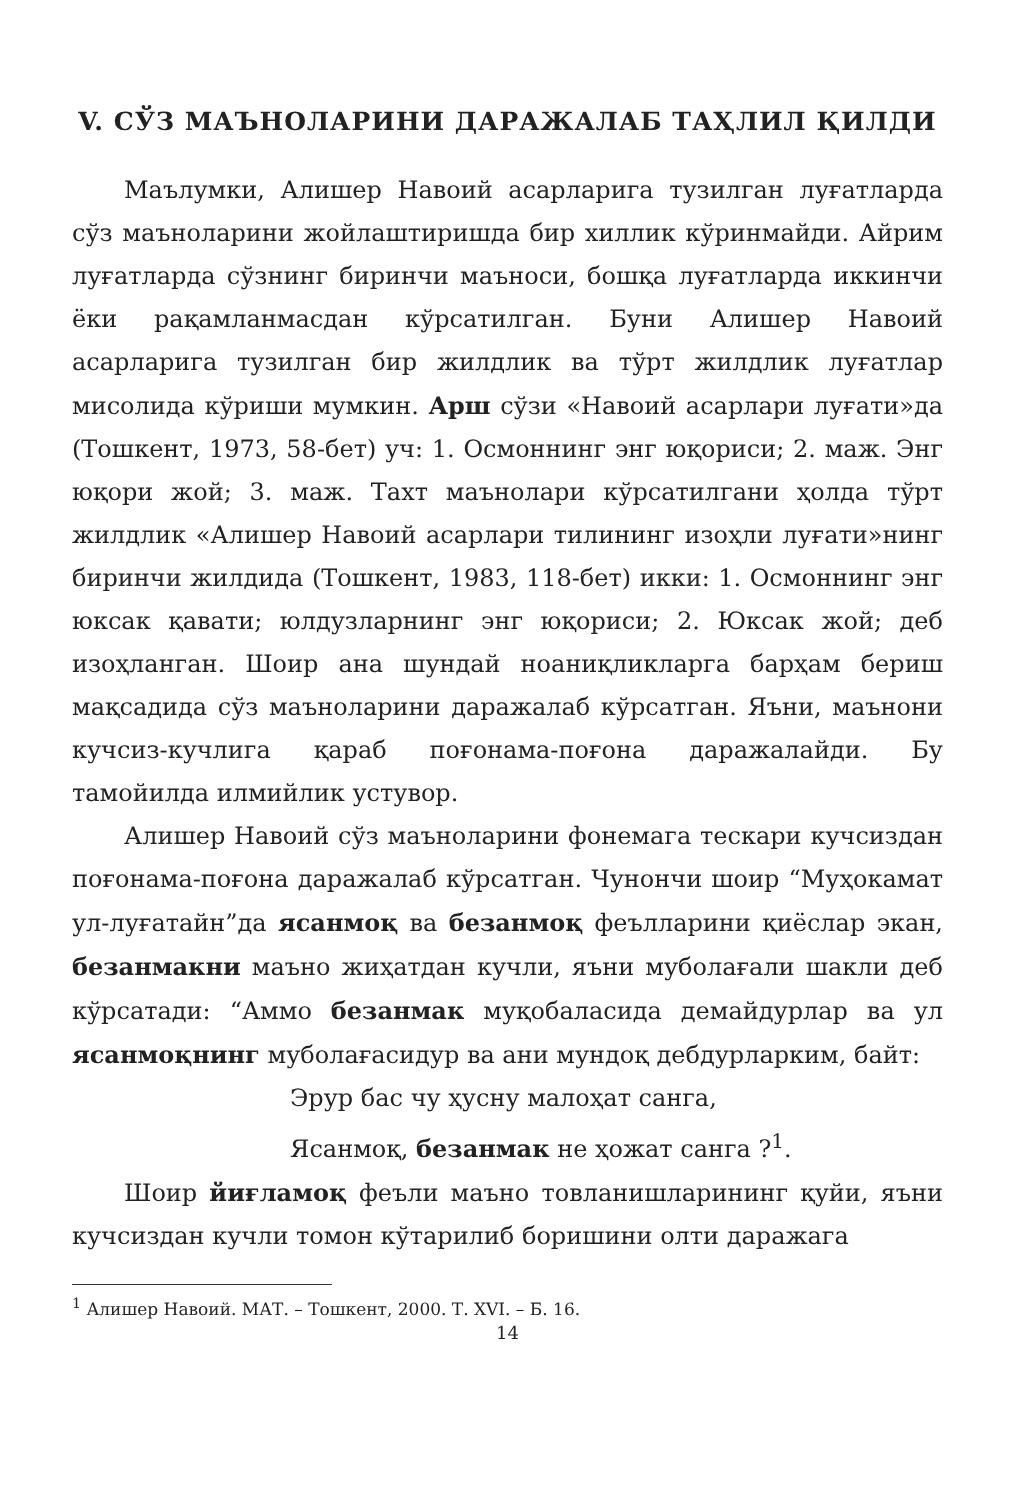V. СЎЗ МАЪНОЛАРИНИ ДАРАЖАЛАБ ТАҲЛИЛ ҚИЛДИ
Маълумки, Алишер Навоий асарларига тузилган луғатларда сўз маъноларини жойлаштиришда бир хиллик кўринмайди. Айрим луғатларда сўзнинг биринчи маъноси, бошқа луғатларда иккинчи ёки рақамланмасдан кўрсатилган. Буни Алишер Навоий асарларига тузилган бир жилдлик ва тўрт жилдлик луғатлар мисолида кўриши мумкин. Арш сўзи «Навоий асарлари луғати»да (Тошкент, 1973, 58-бет) уч: 1. Осмоннинг энг юқориси; 2. маж. Энг юқори жой; 3. маж. Тахт маънолари кўрсатилгани ҳолда тўрт жилдлик «Алишер Навоий асарлари тилининг изоҳли луғати»нинг биринчи жилдида (Тошкент, 1983, 118-бет) икки: 1. Осмоннинг энг юксак қавати; юлдузларнинг энг юқориси; 2. Юксак жой; деб изоҳланган. Шоир ана шундай ноаниқликларга барҳам бериш мақсадида сўз маъноларини даражалаб кўрсатган. Яъни, маънони кучсиз-кучлига қараб поғонама-поғона даражалайди. Бу тамойилда илмийлик устувор.
Алишер Навоий сўз маъноларини фонемага тескари кучсиздан поғонама-поғона даражалаб кўрсатган. Чунончи шоир “Муҳокамат ул-луғатайн”да ясанмоқ ва безанмоқ феълларини қиёслар экан, безанмакни маъно жиҳатдан кучли, яъни муболағали шакли деб кўрсатади: “Аммо безанмак муқобаласида демайдурлар ва ул ясанмоқнинг муболағасидур ва ани мундоқ дебдурларким, байт:
Эрур бас чу ҳусну малоҳат санга,
Ясанмоқ, безанмак не ҳожат санга ?<sup>1</sup>.
Шоир йиғламоқ феъли маъно товланишларининг қуйи, яъни кучсиздан кучли томон кўтарилиб боришини олти даражага
<sup>1</sup> Алишер Навоий. МАТ. – Тошкент, 2000. Т. XVI. – Б. 16.
14